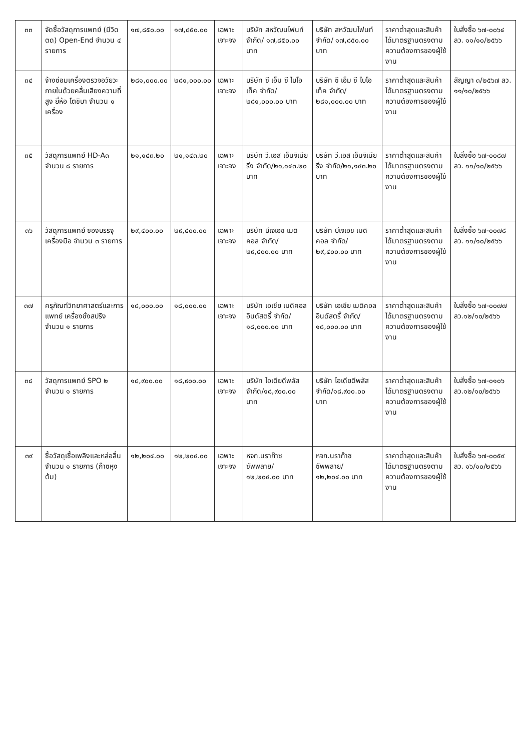| ๓๓ | จัดซื้อวัสดุการแพทย์ (มีวิดตด) Open-End จำนวน ๔ รายการ | ๑๗,๘๕๐.๐๐ | ๑๗,๘๕๐.๐๐ | เฉพาะเจาะจง | บริษัท สหวัฒนไฟนท์ จำกัด/ ๑๗,๘๕๐.๐๐ บาท | บริษัท สหวัฒนไฟนท์ จำกัด/ ๑๗,๘๕๐.๐๐ บาท | ราคาต่ำสุดและสินค้าได้มาตรฐานตรงตามความต้องการของผู้ใช้งาน | ใบสั่งซื้อ ๖๗-๐๐๖๔ ลว. ๑๑/๑๐/๒๕๖๖ |
| ๓๔ | จ้างซ่อมเครื่องตรวจอวัยวะภายในด้วยคลื่นเสียงความถี่สูง ยี่ห้อ โตชิบา จำนวน ๑ เครื่อง | ๒๘๑,๐๐๐.๐๐ | ๒๘๑,๐๐๐.๐๐ | เฉพาะเจาะจง | บริษัท ซี เอ็ม ซี ไบโอเท็ค จำกัด/๒๘๑,๐๐๐.๐๐ บาท | บริษัท ซี เอ็ม ซี ไบโอ เท็ค จำกัด/ ๒๘๑,๐๐๐.๐๐ บาท | ราคาต่ำสุดและสินค้าได้มาตรฐานตรงตามความต้องการของผู้ใช้งาน | สัญญา ๓/๒๕๖๗ ลว. ๑๑/๑๐/๒๕๖๖ |
| ๓๕ | วัสดุการแพทย์ HD-A๓ จำนวน ๘ รายการ | ๒๑,๑๔๓.๒๐ | ๒๑,๑๔๓.๒๐ | เฉพาะเจาะจง | บริษัท วี.เอส เอ็นจิเนียริ่ง จำกัด/๒๑,๑๔๓.๒๐ บาท | บริษัท วี.เอส เอ็นจิเนียริ่ง จำกัด/๒๑,๑๔๓.๒๐ บาท | ราคาต่ำสุดและสินค้าได้มาตรฐานตรงตามความต้องการของผู้ใช้งาน | ใบสั่งซื้อ ๖๗-๐๐๘๗ ลว. ๑๑/๑๐/๒๕๖๖ |
| ๓๖ | วัสดุการแพทย์ ซองบรรจุเครื่องมือ จำนวน ๓ รายการ | ๒๙,๔๐๐.๐๐ | ๒๙,๔๐๐.๐๐ | เฉพาะเจาะจง | บริษัท บีเจเอช เมดิคอล จำกัด/๒๙,๔๐๐.๐๐ บาท | บริษัท บีเจเอช เมดิคอล จำกัด/๒๙,๔๐๐.๐๐ บาท | ราคาต่ำสุดและสินค้าได้มาตรฐานตรงตามความต้องการของผู้ใช้งาน | ใบสั่งซื้อ ๖๗-๐๐๗๘ ลว. ๑๑/๑๐/๒๕๖๖ |
| ๓๗ | ครุภัณฑ์วิทยาศาสตร์และการแพทย์ เครื่องชั่งสปริง จำนวน ๑ รายการ | ๑๘,๐๐๐.๐๐ | ๑๘,๐๐๐.๐๐ | เฉพาะเจาะจง | บริษัท เอเชีย เมดิคอล อินดัสตรี้ จำกัด/ ๑๘,๐๐๐.๐๐ บาท | บริษัท เอเชีย เมดิคอล อินดัสตรี้ จำกัด/ ๑๘,๐๐๐.๐๐ บาท | ราคาต่ำสุดและสินค้าได้มาตรฐานตรงตามความต้องการของผู้ใช้งาน | ใบสั่งซื้อ ๖๗-๐๐๗๗ ลว.๑๒/๑๐/๒๕๖๖ |
| ๓๘ | วัสดุการแพทย์ SPO ๒ จำนวน ๑ รายการ | ๑๘,๙๐๐.๐๐ | ๑๘,๙๐๐.๐๐ | เฉพาะเจาะจง | บริษัท ไอเดียดีพลัส จำกัด/๑๘,๙๐๐.๐๐ บาท | บริษัท ไอเดียดีพลัส จำกัด/๑๘,๙๐๐.๐๐ บาท | ราคาต่ำสุดและสินค้าได้มาตรฐานตรงตามความต้องการของผู้ใช้งาน | ใบสั่งซื้อ ๖๗-๐๑๐๖ ลว.๑๒/๑๐/๒๕๖๖ |
| ๓๙ | ซื้อวัสดุเชื้อเพลิงและหล่อลื่น จำนวน ๑ รายการ (ก๊าซหุงต้ม) | ๑๒,๒๐๔.๐๐ | ๑๒,๒๐๔.๐๐ | เฉพาะเจาะจง | หจก.นราก๊าซซัพพลาย/ ๑๒,๒๐๔.๐๐ บาท | หจก.นราก๊าซซัพพลาย/ ๑๒,๒๐๔.๐๐ บาท | ราคาต่ำสุดและสินค้าได้มาตรฐานตรงตามความต้องการของผู้ใช้งาน | ใบสั่งซื้อ ๖๗-๐๐๕๙ ลว. ๑๖/๑๐/๒๕๖๖ |